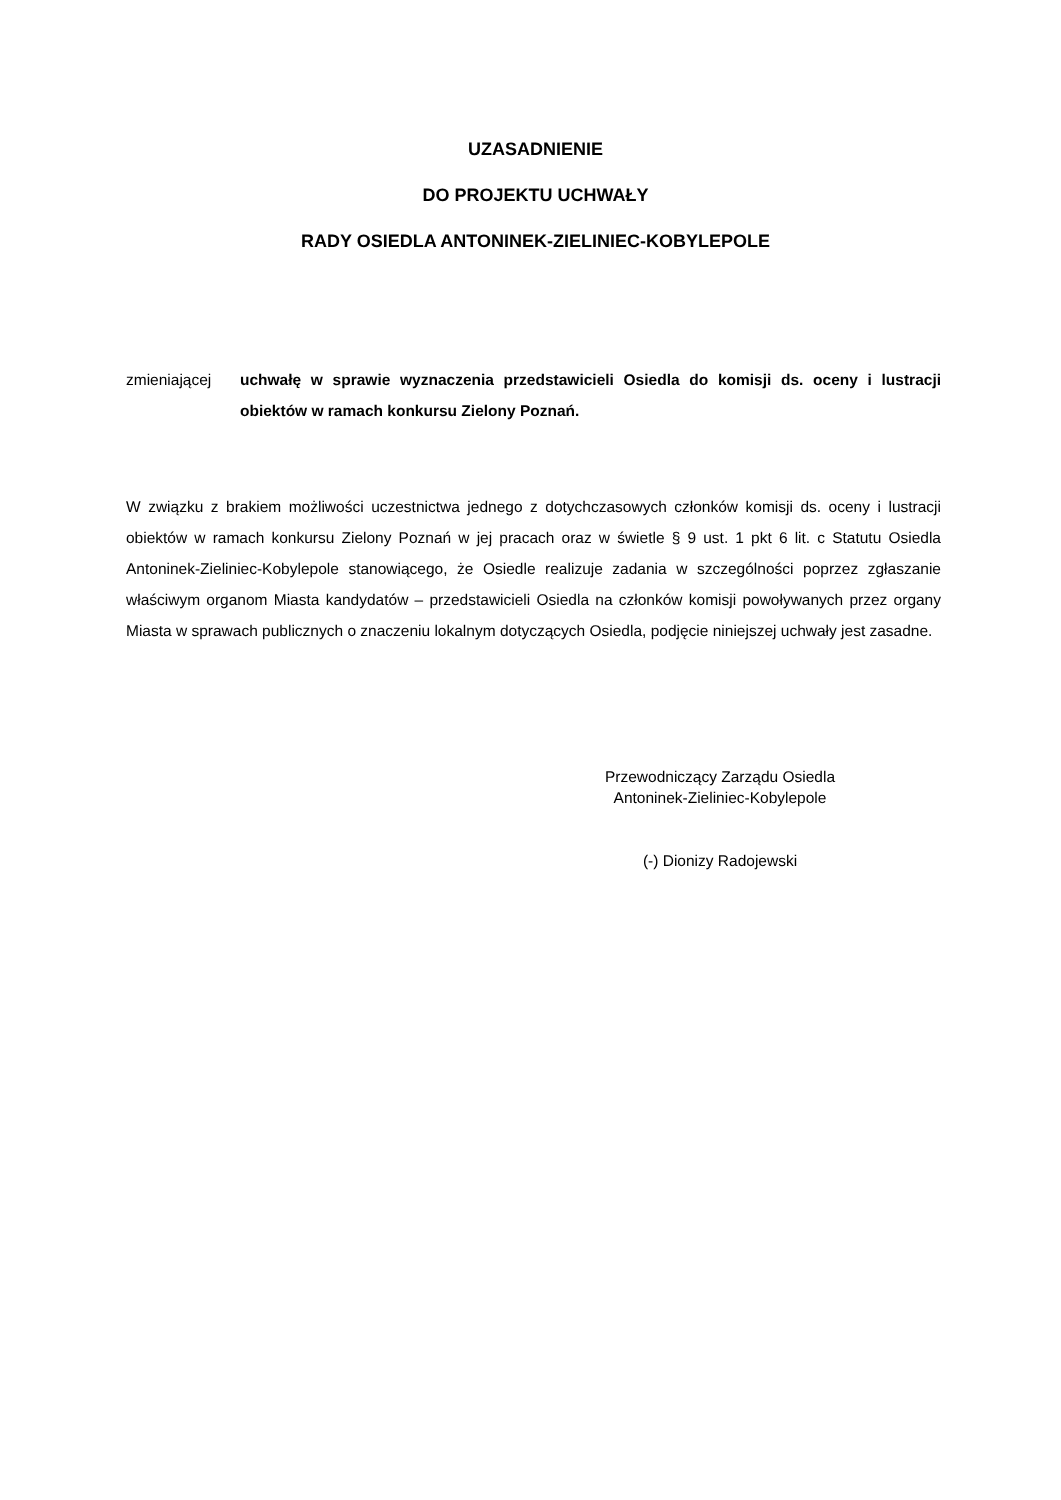UZASADNIENIE
DO PROJEKTU UCHWAŁY
RADY OSIEDLA ANTONINEK-ZIELINIEC-KOBYLEPOLE
zmieniającej uchwałę w sprawie wyznaczenia przedstawicieli Osiedla do komisji ds. oceny i lustracji obiektów w ramach konkursu Zielony Poznań.
W związku z brakiem możliwości uczestnictwa jednego z dotychczasowych członków komisji ds. oceny i lustracji obiektów w ramach konkursu Zielony Poznań w jej pracach oraz w świetle § 9 ust. 1 pkt 6 lit. c Statutu Osiedla Antoninek-Zieliniec-Kobylepole stanowiącego, że Osiedle realizuje zadania w szczególności poprzez zgłaszanie właściwym organom Miasta kandydatów – przedstawicieli Osiedla na członków komisji powoływanych przez organy Miasta w sprawach publicznych o znaczeniu lokalnym dotyczących Osiedla, podjęcie niniejszej uchwały jest zasadne.
Przewodniczący Zarządu Osiedla
Antoninek-Zieliniec-Kobylepole
(-) Dionizy Radojewski